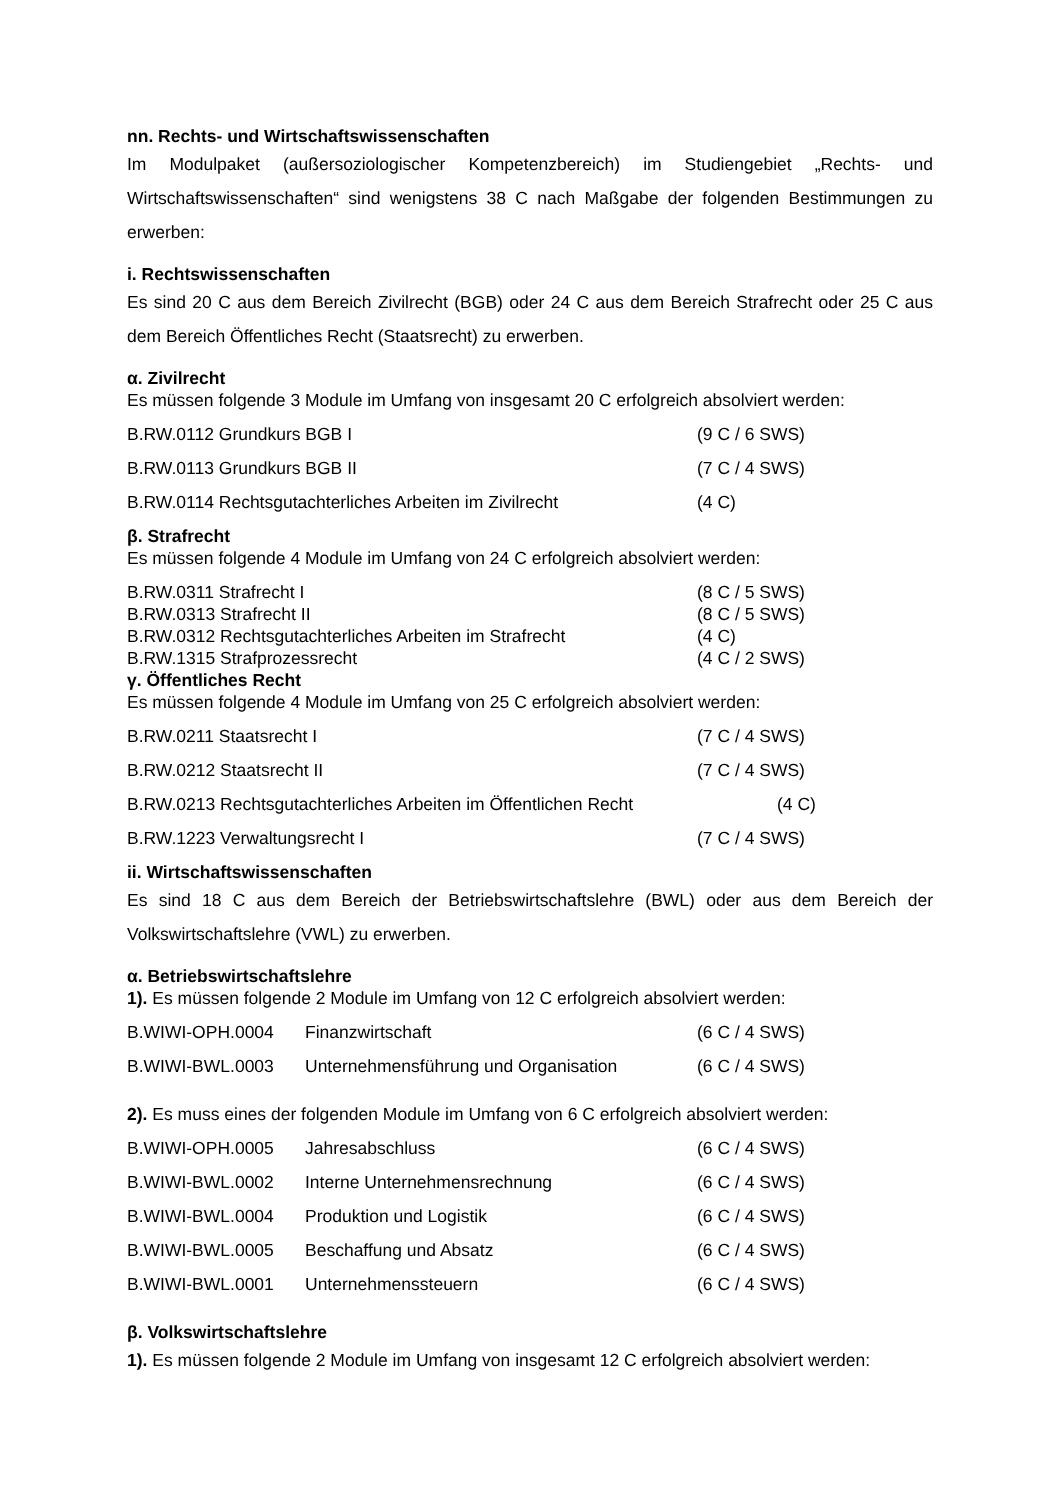nn. Rechts- und Wirtschaftswissenschaften
Im Modulpaket (außersoziologischer Kompetenzbereich) im Studiengebiet „Rechts- und Wirtschaftswissenschaften“ sind wenigstens 38 C nach Maßgabe der folgenden Bestimmungen zu erwerben:
i. Rechtswissenschaften
Es sind 20 C aus dem Bereich Zivilrecht (BGB) oder 24 C aus dem Bereich Strafrecht oder 25 C aus dem Bereich Öffentliches Recht (Staatsrecht) zu erwerben.
α. Zivilrecht
Es müssen folgende 3 Module im Umfang von insgesamt 20 C erfolgreich absolviert werden:
B.RW.0112 Grundkurs BGB I (9 C / 6 SWS)
B.RW.0113 Grundkurs BGB II (7 C / 4 SWS)
B.RW.0114 Rechtsgutachterliches Arbeiten im Zivilrecht (4 C)
β. Strafrecht
Es müssen folgende 4 Module im Umfang von 24 C erfolgreich absolviert werden:
B.RW.0311 Strafrecht I (8 C / 5 SWS)
B.RW.0313 Strafrecht II (8 C / 5 SWS)
B.RW.0312 Rechtsgutachterliches Arbeiten im Strafrecht (4 C)
B.RW.1315 Strafprozessrecht (4 C / 2 SWS)
γ. Öffentliches Recht
Es müssen folgende 4 Module im Umfang von 25 C erfolgreich absolviert werden:
B.RW.0211 Staatsrecht I (7 C / 4 SWS)
B.RW.0212 Staatsrecht II (7 C / 4 SWS)
B.RW.0213 Rechtsgutachterliches Arbeiten im Öffentlichen Recht (4 C)
B.RW.1223 Verwaltungsrecht I (7 C / 4 SWS)
ii. Wirtschaftswissenschaften
Es sind 18 C aus dem Bereich der Betriebswirtschaftslehre (BWL) oder aus dem Bereich der Volkswirtschaftslehre (VWL) zu erwerben.
α. Betriebswirtschaftslehre
1). Es müssen folgende 2 Module im Umfang von 12 C erfolgreich absolviert werden:
B.WIWI-OPH.0004 Finanzwirtschaft (6 C / 4 SWS)
B.WIWI-BWL.0003 Unternehmensführung und Organisation (6 C / 4 SWS)
2). Es muss eines der folgenden Module im Umfang von 6 C erfolgreich absolviert werden:
B.WIWI-OPH.0005 Jahresabschluss (6 C / 4 SWS)
B.WIWI-BWL.0002 Interne Unternehmensrechnung (6 C / 4 SWS)
B.WIWI-BWL.0004 Produktion und Logistik (6 C / 4 SWS)
B.WIWI-BWL.0005 Beschaffung und Absatz (6 C / 4 SWS)
B.WIWI-BWL.0001 Unternehmenssteuern (6 C / 4 SWS)
β. Volkswirtschaftslehre
1). Es müssen folgende 2 Module im Umfang von insgesamt 12 C erfolgreich absolviert werden: